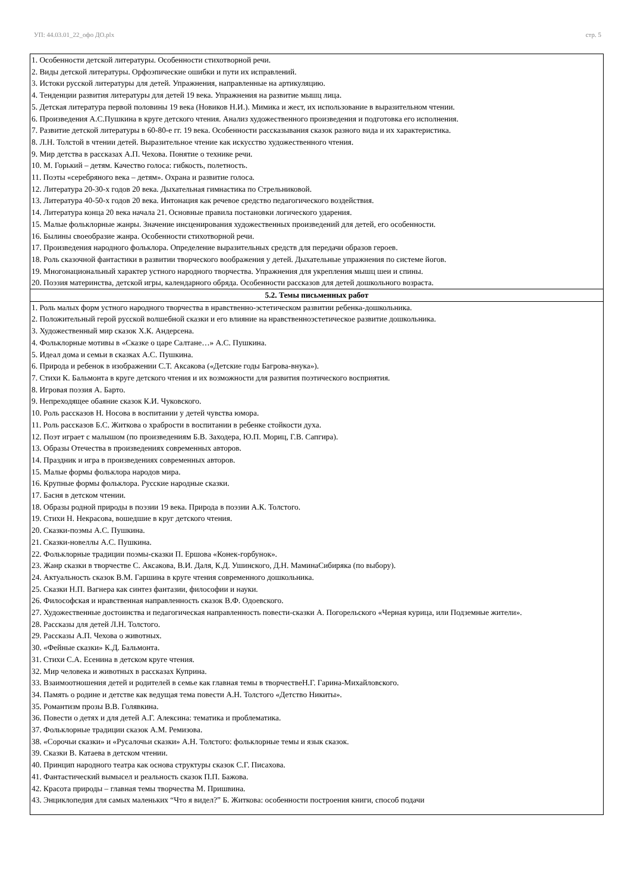УП: 44.03.01_22_офо ДО.plx стр. 5
| 1. Особенности детской литературы. Особенности стихотворной речи. 2. Виды детской литературы. Орфоэпические ошибки и пути их исправлений. 3. Истоки русской литературы для детей. Упражнения, направленные на артикуляцию. 4. Тенденции развития литературы для детей 19 века. Упражнения на развитие мышц лица. 5. Детская литература первой половины 19 века (Новиков Н.И.). Мимика и жест, их использование в выразительном чтении. 6. Произведения А.С.Пушкина в круге детского чтения. Анализ художественного произведения и подготовка его исполнения. 7. Развитие детской литературы в 60-80-е гг. 19 века. Особенности рассказывания сказок разного вида и их характеристика. 8. Л.Н. Толстой в чтении детей. Выразительное чтение как искусство художественного чтения. 9. Мир детства в рассказах А.П. Чехова. Понятие о технике речи. 10. М. Горький – детям. Качество голоса: гибкость, полетность. 11. Поэты «серебряного века – детям». Охрана и развитие голоса. 12. Литература 20-30-х годов 20 века. Дыхательная гимнастика по Стрельниковой. 13. Литература 40-50-х годов 20 века. Интонация как речевое средство педагогического воздействия. 14. Литература конца 20 века начала 21. Основные правила постановки логического ударения. 15. Малые фольклорные жанры. Значение инсценирования художественных произведений для детей, его особенности. 16. Былины своеобразие жанра. Особенности стихотворной речи. 17. Произведения народного фольклора. Определение выразительных средств для передачи образов героев. 18. Роль сказочной фантастики в развитии творческого воображения у детей. Дыхательные упражнения по системе йогов. 19. Многонациональный характер устного народного творчества. Упражнения для укрепления мышц шеи и спины. 20. Поэзия материнства, детской игры, календарного обряда. Особенности рассказов для детей дошкольного возраста. |
| 5.2. Темы письменных работ |
| 1. Роль малых форм устного народного творчества в нравственно-эстетическом развитии ребенка-дошкольника. 2. Положительный герой русской волшебной сказки и его влияние на нравственноэстетическое развитие дошкольника. 3. Художественный мир сказок Х.К. Андерсена. 4. Фольклорные мотивы в «Сказке о царе Салтане…» А.С. Пушкина. 5. Идеал дома и семьи в сказках А.С. Пушкина. 6. Природа и ребенок в изображении С.Т. Аксакова («Детские годы Багрова-внука»). 7. Стихи К. Бальмонта в круге детского чтения и их возможности для развития поэтического восприятия. 8. Игровая поэзия А. Барто. 9. Непреходящее обаяние сказок К.И. Чуковского. 10. Роль рассказов Н. Носова в воспитании у детей чувства юмора. 11. Роль рассказов Б.С. Житкова о храбрости в воспитании в ребенке стойкости духа. 12. Поэт играет с малышом (по произведениям Б.В. Заходера, Ю.П. Мориц, Г.В. Сапгира). 13. Образы Отечества в произведениях современных авторов. 14. Праздник и игра в произведениях современных авторов. 15. Малые формы фольклора народов мира. 16. Крупные формы фольклора. Русские народные сказки. 17. Басня в детском чтении. 18. Образы родной природы в поэзии 19 века. Природа в поэзии А.К. Толстого. 19. Стихи Н. Некрасова, вошедшие в круг детского чтения. 20. Сказки-поэмы А.С. Пушкина. 21. Сказки-новеллы А.С. Пушкина. 22. Фольклорные традиции поэмы-сказки П. Ершова «Конек-горбунок». 23. Жанр сказки в творчестве С. Аксакова, В.И. Даля, К.Д. Ушинского, Д.Н. МаминаСибиряка (по выбору). 24. Актуальность сказок В.М. Гаршина в круге чтения современного дошкольника. 25. Сказки Н.П. Вагнера как синтез фантазии, философии и науки. 26. Философская и нравственная направленность сказок В.Ф. Одоевского. 27. Художественные достоинства и педагогическая направленность повести-сказки А. Погорельского «Черная курица, или Подземные жители». 28. Рассказы для детей Л.Н. Толстого. 29. Рассказы А.П. Чехова о животных. 30. «Фейные сказки» К.Д. Бальмонта. 31. Стихи С.А. Есенина в детском круге чтения. 32. Мир человека и животных в рассказах Куприна. 33. Взаимоотношения детей и родителей в семье как главная темы в творчествеН.Г. Гарина-Михайловского. 34. Память о родине и детстве как ведущая тема повести А.Н. Толстого «Детство Никиты». 35. Романтизм прозы В.В. Голявкина. 36. Повести о детях и для детей А.Г. Алексина: тематика и проблематика. 37. Фольклорные традиции сказок А.М. Ремизова. 38. «Сорочьи сказки» и «Русалочьи сказки» А.Н. Толстого: фольклорные темы и язык сказок. 39. Сказки В. Катаева в детском чтении. 40. Принцип народного театра как основа структуры сказок С.Г. Писахова. 41. Фантастический вымысел и реальность сказок П.П. Бажова. 42. Красота природы – главная темы творчества М. Пришвина. 43. Энциклопедия для самых маленьких “Что я видел?” Б. Житкова: особенности построения книги, способ подачи |